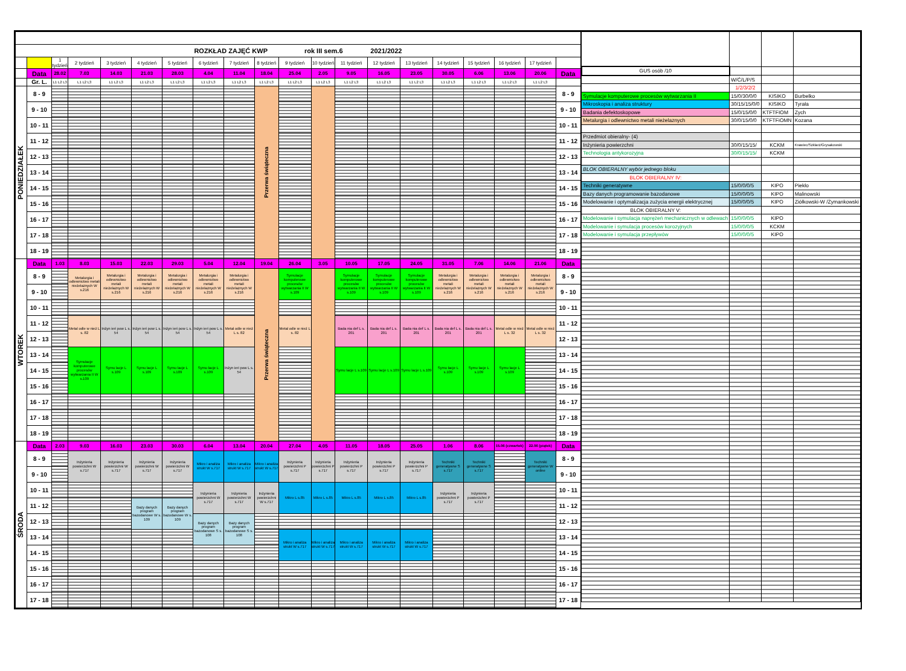| ROZKŁAD ZAJĘĆ KWP rok III sem.6 2021/2022 | | | | | | | | | | | | | | | | | | | |
| | | 1 tydzień | 2 tydzień | 3 tydzień | 4 tydzień | 5 tydzień | 6 tydzień | 7 tydzień | 8 tydzień | 9 tydzień | 10 tydzień | 11 tydzień | 12 tydzień | 13 tydzień | 14 tydzień | 15 tydzień | 16 tydzień | 17 tydzień | |
| | Data | 28.02 | 7.03 | 14.03 | 21.03 | 28.03 | 4.04 | 11.04 | 18.04 | 25.04 | 2.05 | 9.05 | 16.05 | 23.05 | 30.05 | 6.06 | 13.06 | 20.06 | Data |
| | Gr. L. | L1 L2 L3 | L1 L2 L3 | L1 L2 L3 | L1 L2 L3 | L1 L2 L3 | L1 L2 L3 | L1 L2 L3 | L1 L2 L3 | L1 L2 L3 | L1 L2 L3 | L1 L2 L3 | L1 L2 L3 | L1 L2 L3 | L1 L2 L3 | L1 L2 L3 | L1 L2 L3 | L1 L2 L3 | |
| PONIEDZIAŁEK | 8 - 9 | | | | | | | | Przerwa świąteczna | | | | | | | | | | 8 - 9 |
| | 9 - 10 | | | | | | | | | | | | | | | | | | 9 - 10 |
| | 10 - 11 | | | | | | | | | | | | | | | | | | 10 - 11 |
| | 11 - 12 | | | | | | | | | | | | | | | | | | 11 - 12 |
| | 12 - 13 | | | | | | | | | | | | | | | | | | 12 - 13 |
| | 13 - 14 | | | | | | | | | | | | | | | | | | 13 - 14 |
| | 14 - 15 | | | | | | | | | | | | | | | | | | 14 - 15 |
| | 15 - 16 | | | | | | | | | | | | | | | | | | 15 - 16 |
| | 16 - 17 | | | | | | | | | | | | | | | | | | 16 - 17 |
| | 17 - 18 | | | | | | | | | | | | | | | | | | 17 - 18 |
| | 18 - 19 | | | | | | | | | | | | | | | | | | 18 - 19 |
| WTOREK | Data | 1.03 | 8.03 | 15.03 | 22.03 | 29.03 | 5.04 | 12.04 | 19.04 | 26.04 | 3.05 | 10.05 | 17.05 | 24.05 | 31.05 | 7.06 | 14.06 | 21.06 | Data |
| | 8 - 9 | | Metalurgia i odlewnictwo metali nieżelaznych W s.216 | Metalurgia i odlewnictwo metali nieżelaznych W s.216 | Metalurgia i odlewnictwo metali nieżelaznych W s.216 | Metalurgia i odlewnictwo metali nieżelaznych W s.216 | Metalurgia i odlewnictwo metali nieżelaznych W s.216 | Metalurgia i odlewnictwo metali nieżelaznych W s.216 | Przerwa świąteczna | Symulacje komputerowe procesów wytwarzania II W s.109 | | Symulacje komputerowe procesów wytwarzania II W s.109 | Symulacje komputerowe procesów wytwarzania II W s.109 | Symulacje komputerowe procesów wytwarzania II W s.109 | Metalurgia i odlewnictwo metali nieżelaznych W s.216 | Metalurgia i odlewnictwo metali nieżelaznych W s.216 | Metalurgia i odlewnictwo metali nieżelaznych W s.216 | Metalurgia i odlewnictwo metali nieżelaznych W s.216 | 8 - 9 |
| | 9 - 10 | | | | | | | | | | | | | | | | | | 9 - 10 |
| | 10 - 11 | | | | | | | | | | | | | | | | | | 10 - 11 |
| | 11 - 12 | | Metal odle w nież L s. 82 | Inżyn ieri pow L s. 54 | Inżyn ieri pow L s. 54 | Inżyn ieri pow L s. 54 | Inżyn ieri pow L s. 54 | Metal odle w nież L s. 82 | | Metal odle w nież L s. 82 | | Bada nia def L s. 201 | Bada nia def L s. 201 | Bada nia def L s. 201 | Bada nia def L s. 201 | Bada nia def L s. 201 | Metal odle w nież L s. 32 | Metal odle w nież L s. 32 | 11 - 12 |
| | 12 - 13 | | | | | | | | | | | | | | | | | | 12 - 13 |
| | 13 - 14 | | Symulacje komputerowe procesów wytwarzania II W s.109 | Symu lacje L s.109 | Symu lacje L s.109 | Symu lacje L s.109 | Symu lacje L s.109 | Inżyn ieri pow L s. 54 | | | | Symu lacje L s.109 | Symu lacje L s.109 | Symu lacje L s.109 | Symu lacje L s.109 | Symu lacje L s.109 | Symu lacje L s.109 | | 13 - 14 |
| | 14 - 15 | | | | | | | | | | | | | | | | | | 14 - 15 |
| | 15 - 16 | | | | | | | | | | | | | | | | | | 15 - 16 |
| | 16 - 17 | | | | | | | | | | | | | | | | | | 16 - 17 |
| | 17 - 18 | | | | | | | | | | | | | | | | | | 17 - 18 |
| | 18 - 19 | | | | | | | | | | | | | | | | | | 18 - 19 |
| ŚRODA | Data | 2.03 | 9.03 | 16.03 | 23.03 | 30.03 | 6.04 | 13.04 | 20.04 | 27.04 | 4.05 | 11.05 | 18.05 | 25.05 | 1.06 | 8.06 | 15.06 (czwartek) | 22.06 (piątek) | Data |
| | 8 - 9 | | Inżynieria powierzchni W s.717 | Inżynieria powierzchni W s.717 | Inżynieria powierzchni W s.717 | Inżynieria powierzchni W s.717 | Mikro i analiza strukt W s.717 | Mikro i analiza strukt W s.717 | Mikro i analiza strukt W s.717 | Inżynieria powierzchni P s.717 | Inżynieria powierzchni P s.717 | Inżynieria powierzchni P s.717 | Inżynieria powierzchni P s.717 | Inżynieria powierzchni P s.717 | Techniki generatywne S s.717 | Techniki generatywne S s.717 | | Techniki generatywne W online | 8 - 9 |
| | 9 - 10 | | | | | | | | | | | | | | | | | | 9 - 10 |
| | 10 - 11 | | | | | | Inżynieria powierzchni W s.717 | Inżynieria powierzchni W s.717 | Inżynieria powierzchni W s.717 | Mikro L s.85 | Mikro L s.85 | Mikro L s.85 | Mikro L s.85 | Mikro L s.85 | Inżynieria powierzchni P s.717 | Inżynieria powierzchni P s.717 | | | 10 - 11 |
| | 11 - 12 | | | | Bazy danych program bazodanowe W s. 109 | Bazy danych program bazodanowe W s. 109 | | | | | | | | | | | | | 11 - 12 |
| | 12 - 13 | | | | | | Bazy danych program bazodanowe S s. 108 | Bazy danych program bazodanowe S s. 108 | | | | | | | | | | | 12 - 13 |
| | 13 - 14 | | | | | | | | | Mikro i analiza strukt W s.717 | Mikro i analiza strukt W s.717 | Mikro i analiza strukt W s.717 | Mikro i analiza strukt W s.717 | Mikro i analiza strukt W s.717 | | | | | 13 - 14 |
| | 14 - 15 | | | | | | | | | | | | | | | | | | 14 - 15 |
| | 15 - 16 | | | | | | | | | | | | | | | | | | 15 - 16 |
| | 16 - 17 | | | | | | | | | | | | | | | | | | 16 - 17 |
| | 17 - 18 | | | | | | | | | | | | | | | | | | 17 - 18 |
| GUS osób /10 | | | |
| | W/Ć/L/P/S | | |
| | 1/2/3/2/2 | | |
| Symulacje komputerowe procesów wytwarzania II | 15/0/30/0/0 | KISIKO | Burbelko |
| Mikroskopia i analiza struktury | 30/15/15/0/0 | KISIKO | Tyrała |
| Badania defektoskopowe | 15/0/15/0/0 | KTFTFIOM | Zych |
| Metalurgia i odlewnictwo metali nieżelaznych | 30/0/15/0/0 | KTFTFiOMN | Kozana |
| Przedmiot obieralny- (4) | | | |
| Inżynieria powierzchni | 30/0/15/15/ | KCKM | Krawiec/Szklarz/Grysakowski |
| Technologia antykorozyjna | 30/0/15/15/ | KCKM | |
| BLOK OBIERALNY wybór jednego bloku | | | |
| BLOK OBIERALNY IV: | | | |
| Techniki generatywne | 15/0/0/0/5 | KIPO | Piekło |
| Bazy danych programowanie bazodanowe | 15/0/0/0/5 | KIPO | Malinowski |
| Modelowanie i optymalizacja zużycia energii elektrycznej | 15/0/0/0/5 | KIPO | Ziółkowski-W /Żymankowski |
| BLOK OBIERALNY V: | | | |
| Modelowanie i symulacja naprężeń mechanicznych w odlewach | 15/0/0/0/5 | KIPO | |
| Modelowanie i symulacja procesów korozyjnych | 15/0/0/0/5 | KCKM | |
| Modelowanie i symulacja przepływów | 15/0/0/0/5 | KIPO | |